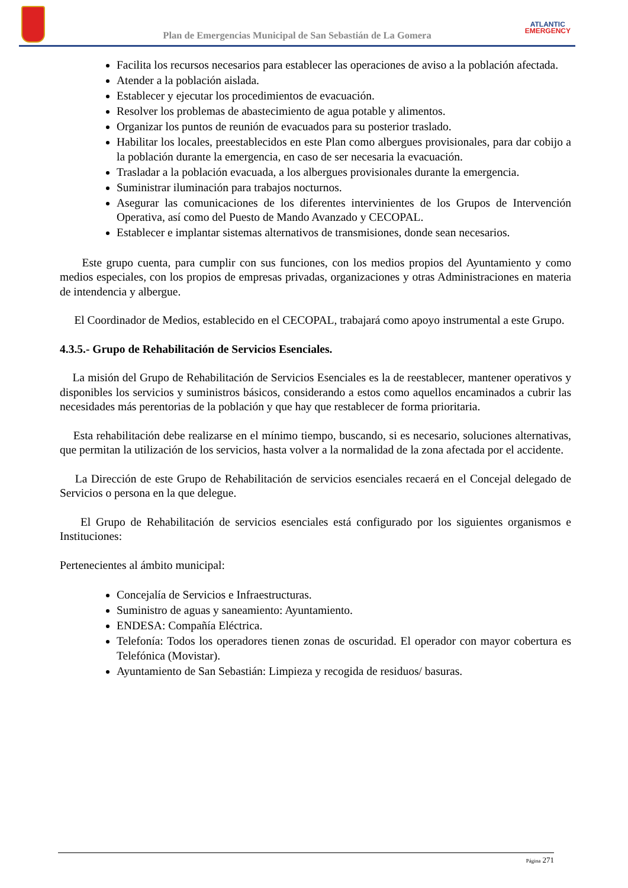Plan de Emergencias Municipal de San Sebastián de La Gomera
ATLANTIC
EMERGENCY
Facilita los recursos necesarios para establecer las operaciones de aviso a la población afectada.
Atender a la población aislada.
Establecer y ejecutar los procedimientos de evacuación.
Resolver los problemas de abastecimiento de agua potable y alimentos.
Organizar los puntos de reunión de evacuados para su posterior traslado.
Habilitar los locales, preestablecidos en este Plan como albergues provisionales, para dar cobijo a la población durante la emergencia, en caso de ser necesaria la evacuación.
Trasladar a la población evacuada, a los albergues provisionales durante la emergencia.
Suministrar iluminación para trabajos nocturnos.
Asegurar las comunicaciones de los diferentes intervinientes de los Grupos de Intervención Operativa, así como del Puesto de Mando Avanzado y CECOPAL.
Establecer e implantar sistemas alternativos de transmisiones, donde sean necesarios.
Este grupo cuenta, para cumplir con sus funciones, con los medios propios del Ayuntamiento y como medios especiales, con los propios de empresas privadas, organizaciones y otras Administraciones en materia de intendencia y albergue.
El Coordinador de Medios, establecido en el CECOPAL, trabajará como apoyo instrumental a este Grupo.
4.3.5.- Grupo de Rehabilitación de Servicios Esenciales.
La misión del Grupo de Rehabilitación de Servicios Esenciales es la de reestablecer, mantener operativos y disponibles los servicios y suministros básicos, considerando a estos como aquellos encaminados a cubrir las necesidades más perentorias de la población y que hay que restablecer de forma prioritaria.
Esta rehabilitación debe realizarse en el mínimo tiempo, buscando, si es necesario, soluciones alternativas, que permitan la utilización de los servicios, hasta volver a la normalidad de la zona afectada por el accidente.
La Dirección de este Grupo de Rehabilitación de servicios esenciales recaerá en el Concejal delegado de Servicios o persona en la que delegue.
El Grupo de Rehabilitación de servicios esenciales está configurado por los siguientes organismos e Instituciones:
Pertenecientes al ámbito municipal:
Concejalía de Servicios e Infraestructuras.
Suministro de aguas y saneamiento: Ayuntamiento.
ENDESA: Compañía Eléctrica.
Telefonía: Todos los operadores tienen zonas de oscuridad. El operador con mayor cobertura es Telefónica (Movistar).
Ayuntamiento de San Sebastián: Limpieza y recogida de residuos/ basuras.
Página 271